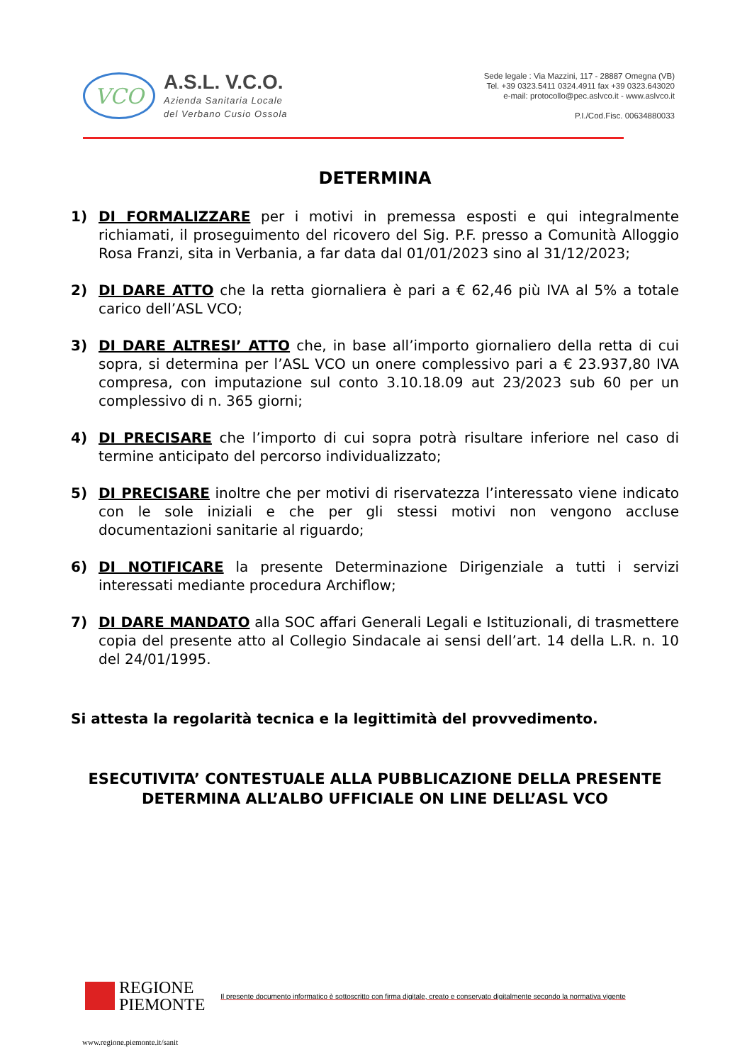VCO
A.S.L. V.C.O.
Azienda Sanitaria Locale
del Verbano Cusio Ossola
Sede legale : Via Mazzini, 117 - 28887 Omegna (VB)
Tel. +39 0323.5411 0324.4911 fax +39 0323.643020
e-mail: protocollo@pec.aslvco.it - www.aslvco.it
P.I./Cod.Fisc. 00634880033
DETERMINA
1) DI FORMALIZZARE per i motivi in premessa esposti e qui integralmente richiamati, il proseguimento del ricovero del Sig. P.F. presso a Comunità Alloggio Rosa Franzi, sita in Verbania, a far data dal 01/01/2023 sino al 31/12/2023;
2) DI DARE ATTO che la retta giornaliera è pari a € 62,46 più IVA al 5% a totale carico dell’ASL VCO;
3) DI DARE ALTRESI’ ATTO che, in base all’importo giornaliero della retta di cui sopra, si determina per l’ASL VCO un onere complessivo pari a € 23.937,80 IVA compresa, con imputazione sul conto 3.10.18.09 aut 23/2023 sub 60 per un complessivo di n. 365 giorni;
4) DI PRECISARE che l’importo di cui sopra potrà risultare inferiore nel caso di termine anticipato del percorso individualizzato;
5) DI PRECISARE inoltre che per motivi di riservatezza l’interessato viene indicato con le sole iniziali e che per gli stessi motivi non vengono accluse documentazioni sanitarie al riguardo;
6) DI NOTIFICARE la presente Determinazione Dirigenziale a tutti i servizi interessati mediante procedura Archiflow;
7) DI DARE MANDATO alla SOC affari Generali Legali e Istituzionali, di trasmettere copia del presente atto al Collegio Sindacale ai sensi dell’art. 14 della L.R. n. 10 del 24/01/1995.
Si attesta la regolarità tecnica e la legittimità del provvedimento.
ESECUTIVITA’ CONTESTUALE ALLA PUBBLICAZIONE DELLA PRESENTE
DETERMINA ALL’ALBO UFFICIALE ON LINE DELL’ASL VCO
REGIONE
PIEMONTE
Il presente documento informatico è sottoscritto con firma digitale, creato e conservato digitalmente secondo la normativa vigente
www.regione.piemonte.it/sanit